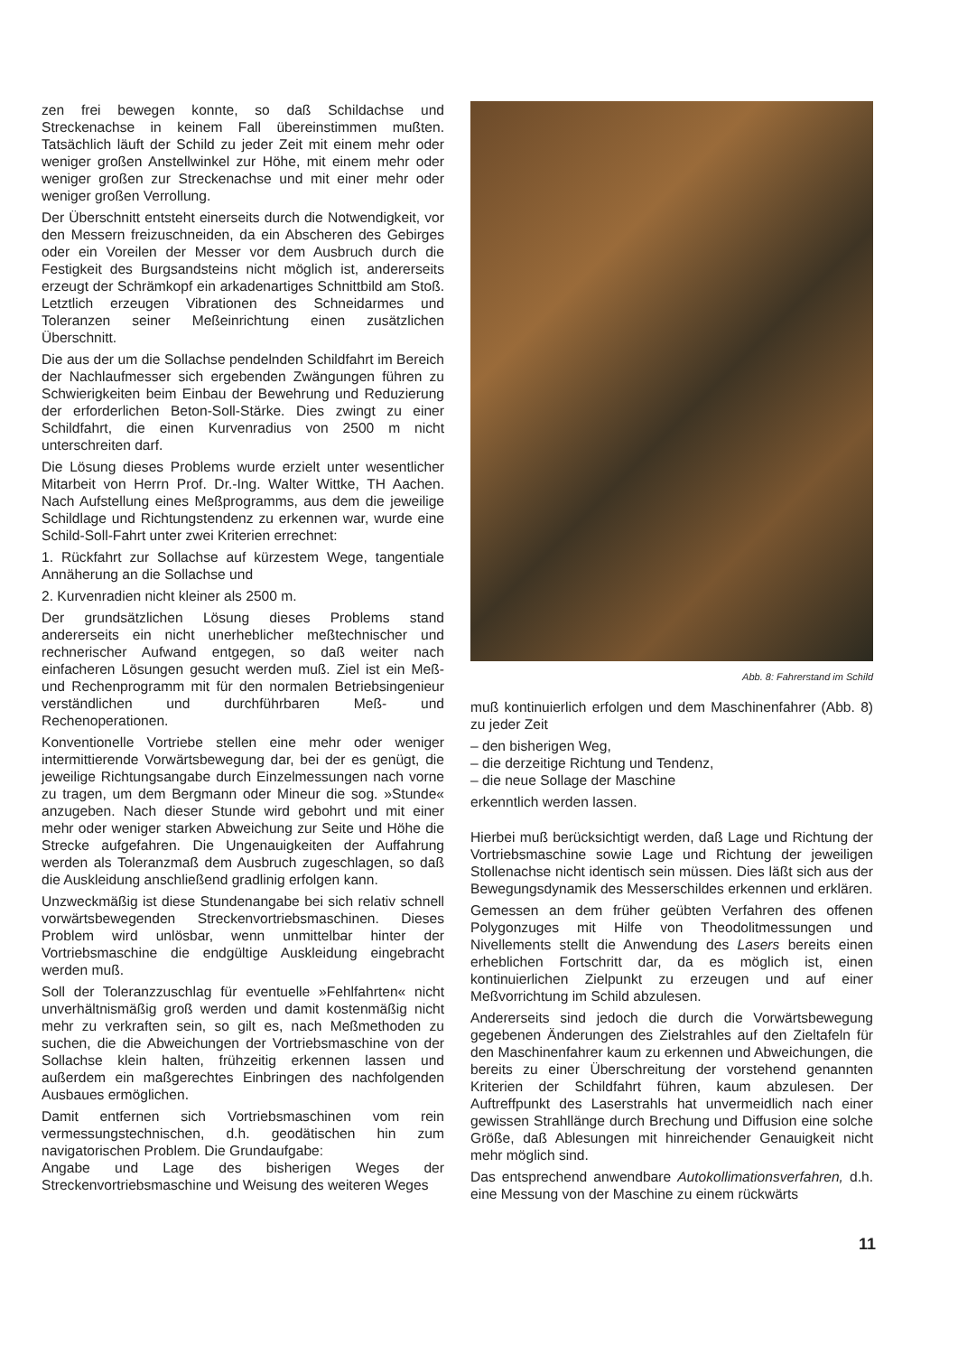zen frei bewegen konnte, so daß Schildachse und Streckenachse in keinem Fall übereinstimmen mußten. Tatsächlich läuft der Schild zu jeder Zeit mit einem mehr oder weniger großen Anstellwinkel zur Höhe, mit einem mehr oder weniger großen zur Streckenachse und mit einer mehr oder weniger großen Verrollung.
Der Überschnitt entsteht einerseits durch die Notwendigkeit, vor den Messern freizuschneiden, da ein Abscheren des Gebirges oder ein Voreilen der Messer vor dem Ausbruch durch die Festigkeit des Burgsandsteins nicht möglich ist, andererseits erzeugt der Schrämkopf ein arkadenartiges Schnittbild am Stoß. Letztlich erzeugen Vibrationen des Schneidarmes und Toleranzen seiner Meßeinrichtung einen zusätzlichen Überschnitt.
Die aus der um die Sollachse pendelnden Schildfahrt im Bereich der Nachlaufmesser sich ergebenden Zwängungen führen zu Schwierigkeiten beim Einbau der Bewehrung und Reduzierung der erforderlichen Beton-Soll-Stärke. Dies zwingt zu einer Schildfahrt, die einen Kurvenradius von 2500 m nicht unterschreiten darf.
Die Lösung dieses Problems wurde erzielt unter wesentlicher Mitarbeit von Herrn Prof. Dr.-Ing. Walter Wittke, TH Aachen. Nach Aufstellung eines Meßprogramms, aus dem die jeweilige Schildlage und Richtungstendenz zu erkennen war, wurde eine Schild-Soll-Fahrt unter zwei Kriterien errechnet:
1. Rückfahrt zur Sollachse auf kürzestem Wege, tangentiale Annäherung an die Sollachse und
2. Kurvenradien nicht kleiner als 2500 m.
Der grundsätzlichen Lösung dieses Problems stand andererseits ein nicht unerheblicher meßtechnischer und rechnerischer Aufwand entgegen, so daß weiter nach einfacheren Lösungen gesucht werden muß. Ziel ist ein Meß- und Rechenprogramm mit für den normalen Betriebsingenieur verständlichen und durchführbaren Meß- und Rechenoperationen.
Konventionelle Vortriebe stellen eine mehr oder weniger intermittierende Vorwärtsbewegung dar, bei der es genügt, die jeweilige Richtungsangabe durch Einzelmessungen nach vorne zu tragen, um dem Bergmann oder Mineur die sog. »Stunde« anzugeben. Nach dieser Stunde wird gebohrt und mit einer mehr oder weniger starken Abweichung zur Seite und Höhe die Strecke aufgefahren. Die Ungenauigkeiten der Auffahrung werden als Toleranzmaß dem Ausbruch zugeschlagen, so daß die Auskleidung anschließend gradlinig erfolgen kann.
Unzweckmäßig ist diese Stundenangabe bei sich relativ schnell vorwärtsbewegenden Streckenvortriebsmaschinen. Dieses Problem wird unlösbar, wenn unmittelbar hinter der Vortriebsmaschine die endgültige Auskleidung eingebracht werden muß.
Soll der Toleranzzuschlag für eventuelle »Fehlfahrten« nicht unverhältnismäßig groß werden und damit kostenmäßig nicht mehr zu verkraften sein, so gilt es, nach Meßmethoden zu suchen, die die Abweichungen der Vortriebsmaschine von der Sollachse klein halten, frühzeitig erkennen lassen und außerdem ein maßgerechtes Einbringen des nachfolgenden Ausbaues ermöglichen.
Damit entfernen sich Vortriebsmaschinen vom rein vermessungstechnischen, d.h. geodätischen hin zum navigatorischen Problem. Die Grundaufgabe:
Angabe und Lage des bisherigen Weges der Streckenvortriebsmaschine und Weisung des weiteren Weges
Abb. 8: Fahrerstand im Schild
muß kontinuierlich erfolgen und dem Maschinenfahrer (Abb. 8) zu jeder Zeit
– den bisherigen Weg,
– die derzeitige Richtung und Tendenz,
– die neue Sollage der Maschine
erkenntlich werden lassen.
Hierbei muß berücksichtigt werden, daß Lage und Richtung der Vortriebsmaschine sowie Lage und Richtung der jeweiligen Stollenachse nicht identisch sein müssen. Dies läßt sich aus der Bewegungsdynamik des Messerschildes erkennen und erklären.
Gemessen an dem früher geübten Verfahren des offenen Polygonzuges mit Hilfe von Theodolitmessungen und Nivellements stellt die Anwendung des Lasers bereits einen erheblichen Fortschritt dar, da es möglich ist, einen kontinuierlichen Zielpunkt zu erzeugen und auf einer Meßvorrichtung im Schild abzulesen.
Andererseits sind jedoch die durch die Vorwärtsbewegung gegebenen Änderungen des Zielstrahles auf den Zieltafeln für den Maschinenfahrer kaum zu erkennen und Abweichungen, die bereits zu einer Überschreitung der vorstehend genannten Kriterien der Schildfahrt führen, kaum abzulesen. Der Auftreffpunkt des Laserstrahls hat unvermeidlich nach einer gewissen Strahllänge durch Brechung und Diffusion eine solche Größe, daß Ablesungen mit hinreichender Genauigkeit nicht mehr möglich sind.
Das entsprechend anwendbare Autokollimationsverfahren, d.h. eine Messung von der Maschine zu einem rückwärts
11